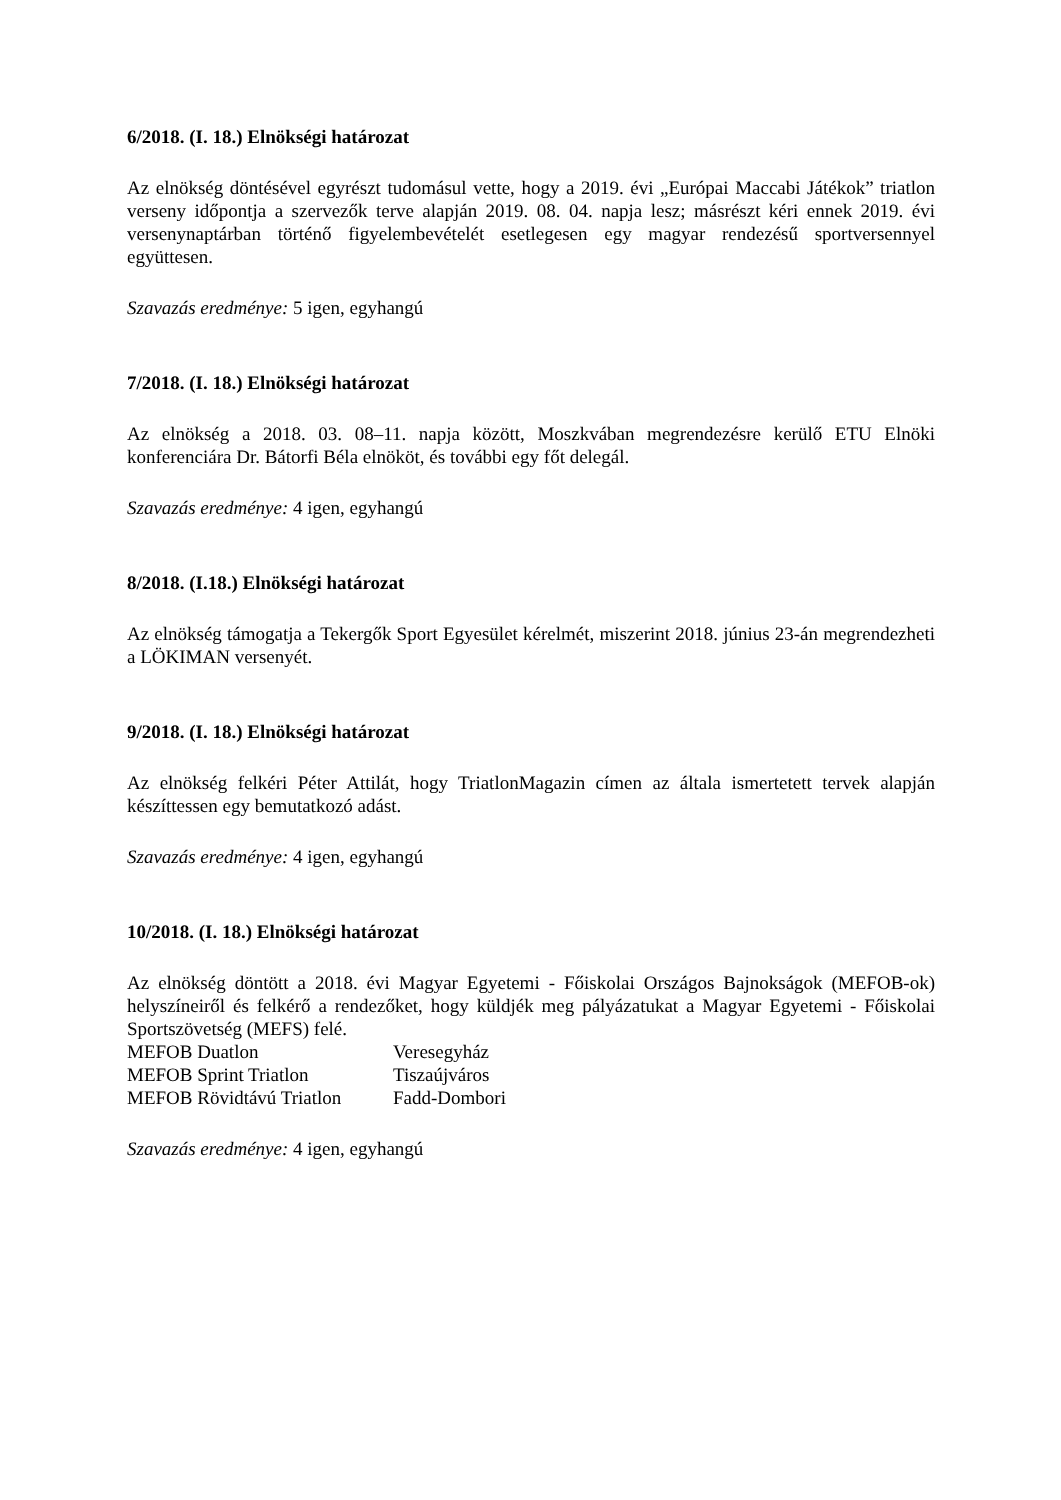6/2018. (I. 18.) Elnökségi határozat
Az elnökség döntésével egyrészt tudomásul vette, hogy a 2019. évi „Európai Maccabi Játékok” triatlon verseny időpontja a szervezők terve alapján 2019. 08. 04. napja lesz; másrészt kéri ennek 2019. évi versenynaptárban történő figyelembevételét esetlegesen egy magyar rendezésű sportversennyel együttesen.
Szavazás eredménye: 5 igen, egyhangú
7/2018. (I. 18.) Elnökségi határozat
Az elnökség a 2018. 03. 08–11. napja között, Moszkvában megrendezésre kerülő ETU Elnöki konferenciára Dr. Bátorfi Béla elnököt, és további egy főt delegál.
Szavazás eredménye: 4 igen, egyhangú
8/2018. (I.18.) Elnökségi határozat
Az elnökség támogatja a Tekergők Sport Egyesület kérelmét, miszerint 2018. június 23-án megrendezheti a LÖKIMAN versenyét.
9/2018. (I. 18.) Elnökségi határozat
Az elnökség felkéri Péter Attilát, hogy TriatlonMagazin címen az általa ismertetett tervek alapján készíttessen egy bemutatkozó adást.
Szavazás eredménye: 4 igen, egyhangú
10/2018. (I. 18.) Elnökségi határozat
Az elnökség döntött a 2018. évi Magyar Egyetemi - Főiskolai Országos Bajnokságok (MEFOB-ok) helyszíneiről és felkérő a rendezőket, hogy küldjék meg pályázatukat a Magyar Egyetemi - Főiskolai Sportszövetség (MEFS) felé.
| MEFOB Duatlon | Veresegyház |
| MEFOB Sprint Triatlon | Tiszaújváros |
| MEFOB Rövidtávú Triatlon | Fadd-Dombori |
Szavazás eredménye: 4 igen, egyhangú